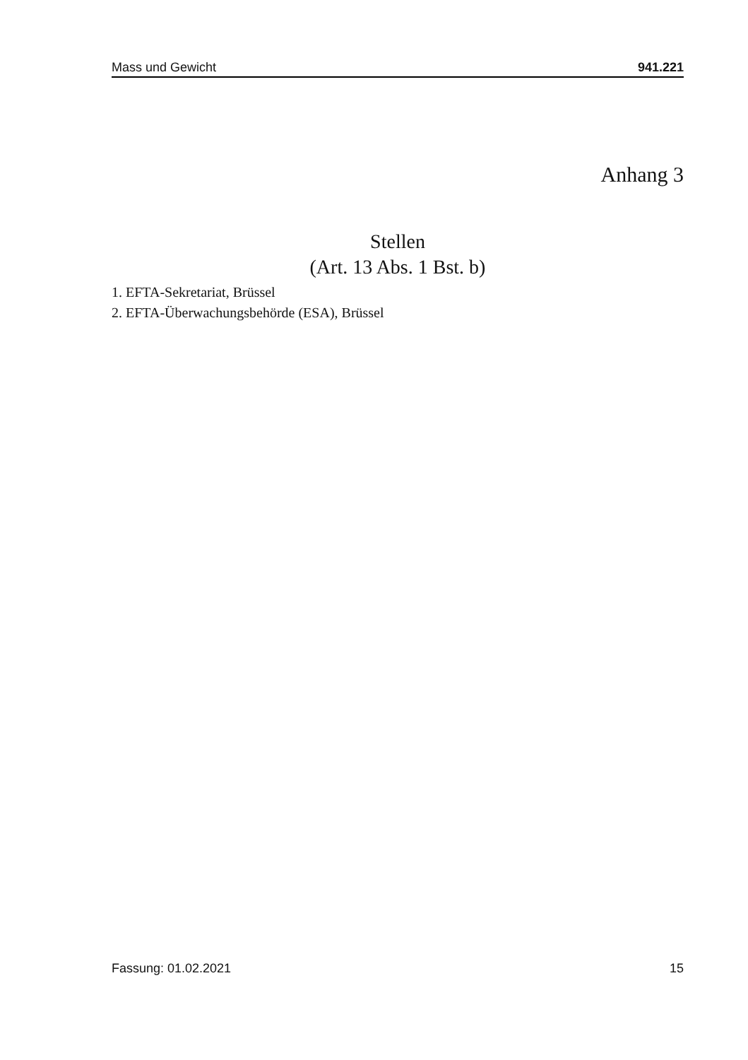Mass und Gewicht 941.221
Anhang 3
Stellen
(Art. 13 Abs. 1 Bst. b)
1. EFTA-Sekretariat, Brüssel
2. EFTA-Überwachungsbehörde (ESA), Brüssel
Fassung: 01.02.2021 15